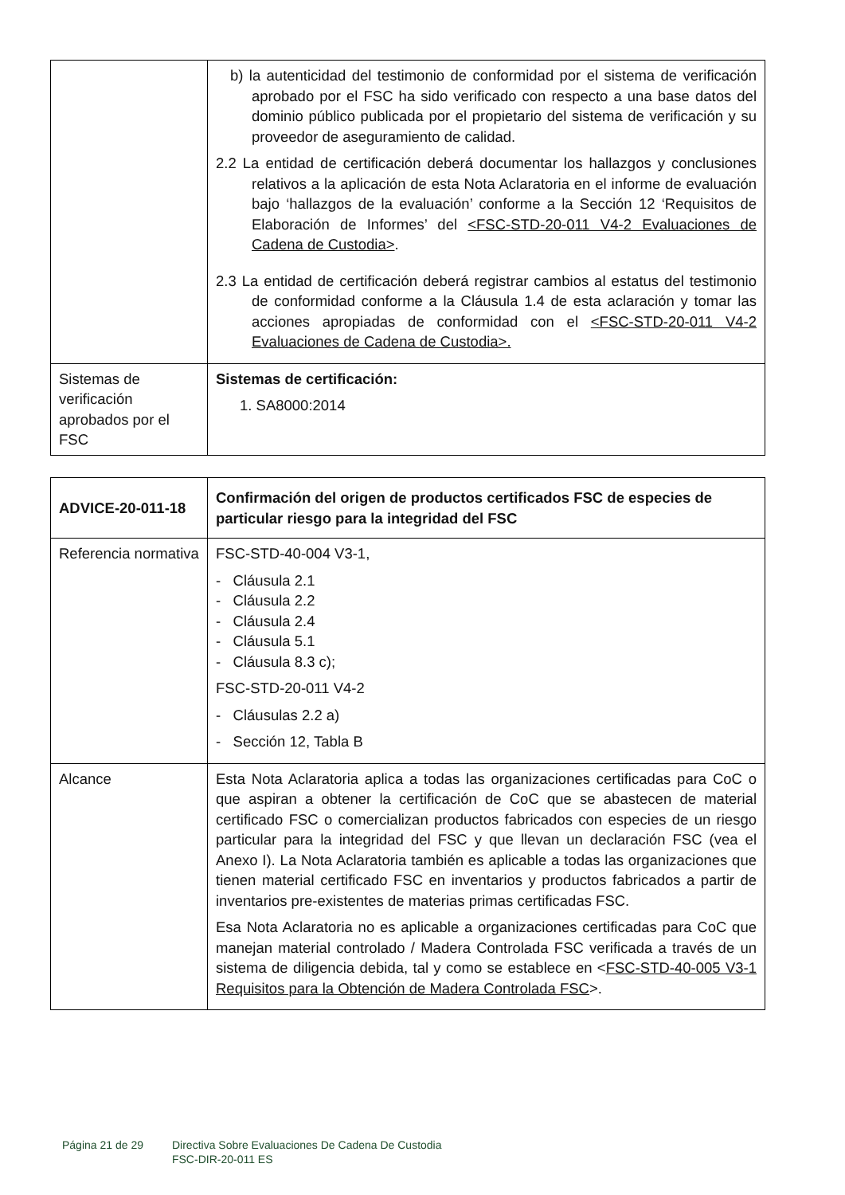| | b) la autenticidad del testimonio de conformidad por el sistema de verificación aprobado por el FSC ha sido verificado con respecto a una base datos del dominio público publicada por el propietario del sistema de verificación y su proveedor de aseguramiento de calidad. 2.2 La entidad de certificación deberá documentar los hallazgos y conclusiones relativos a la aplicación de esta Nota Aclaratoria en el informe de evaluación bajo ‘hallazgos de la evaluación’ conforme a la Sección 12 ‘Requisitos de Elaboración de Informes’ del <FSC-STD-20-011 V4-2 Evaluaciones de Cadena de Custodia> . 2.3 La entidad de certificación deberá registrar cambios al estatus del testimonio de conformidad conforme a la Cláusula 1.4 de esta aclaración y tomar las acciones apropiadas de conformidad con el <FSC-STD-20-011 V4-2 Evaluaciones de Cadena de Custodia>. |
| Sistemas de verificación aprobados por el FSC | Sistemas de certificación: 1. SA8000:2014 |
| ADVICE-20-011-18 | Confirmación del origen de productos certificados FSC de especies de particular riesgo para la integridad del FSC |
| Referencia normativa | FSC-STD-40-004 V3-1, - Cláusula 2.1 - Cláusula 2.2 - Cláusula 2.4 - Cláusula 5.1 - Cláusula 8.3 c); FSC-STD-20-011 V4-2 - Cláusulas 2.2 a) - Sección 12, Tabla B |
| Alcance | Esta Nota Aclaratoria aplica a todas las organizaciones certificadas para CoC o que aspiran a obtener la certificación de CoC que se abastecen de material certificado FSC o comercializan productos fabricados con especies de un riesgo particular para la integridad del FSC y que llevan un declaración FSC (vea el Anexo I). La Nota Aclaratoria también es aplicable a todas las organizaciones que tienen material certificado FSC en inventarios y productos fabricados a partir de inventarios pre-existentes de materias primas certificadas FSC. Esa Nota Aclaratoria no es aplicable a organizaciones certificadas para CoC que manejan material controlado / Madera Controlada FSC verificada a través de un sistema de diligencia debida, tal y como se establece en < FSC-STD-40-005 V3-1 Requisitos para la Obtención de Madera Controlada FSC >. |
Página 21 de 29 Directiva Sobre Evaluaciones De Cadena De Custodia
FSC-DIR-20-011 ES